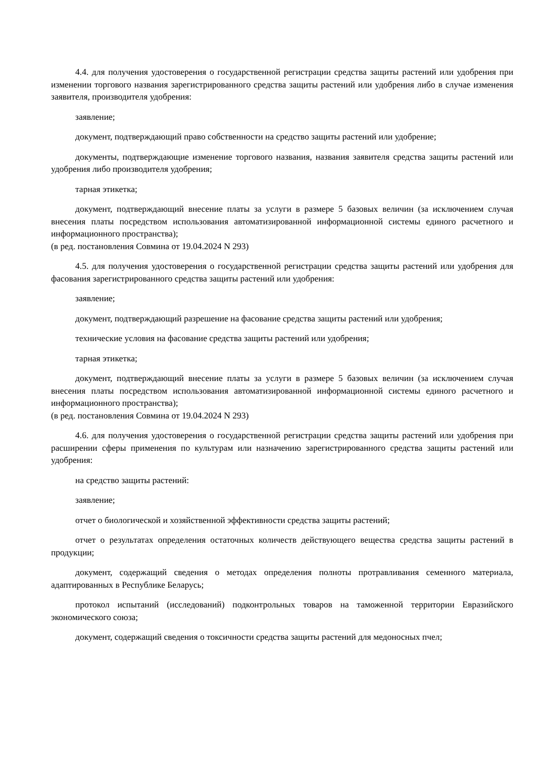4.4. для получения удостоверения о государственной регистрации средства защиты растений или удобрения при изменении торгового названия зарегистрированного средства защиты растений или удобрения либо в случае изменения заявителя, производителя удобрения:
заявление;
документ, подтверждающий право собственности на средство защиты растений или удобрение;
документы, подтверждающие изменение торгового названия, названия заявителя средства защиты растений или удобрения либо производителя удобрения;
тарная этикетка;
документ, подтверждающий внесение платы за услуги в размере 5 базовых величин (за исключением случая внесения платы посредством использования автоматизированной информационной системы единого расчетного и информационного пространства);
(в ред. постановления Совмина от 19.04.2024 N 293)
4.5. для получения удостоверения о государственной регистрации средства защиты растений или удобрения для фасования зарегистрированного средства защиты растений или удобрения:
заявление;
документ, подтверждающий разрешение на фасование средства защиты растений или удобрения;
технические условия на фасование средства защиты растений или удобрения;
тарная этикетка;
документ, подтверждающий внесение платы за услуги в размере 5 базовых величин (за исключением случая внесения платы посредством использования автоматизированной информационной системы единого расчетного и информационного пространства);
(в ред. постановления Совмина от 19.04.2024 N 293)
4.6. для получения удостоверения о государственной регистрации средства защиты растений или удобрения при расширении сферы применения по культурам или назначению зарегистрированного средства защиты растений или удобрения:
на средство защиты растений:
заявление;
отчет о биологической и хозяйственной эффективности средства защиты растений;
отчет о результатах определения остаточных количеств действующего вещества средства защиты растений в продукции;
документ, содержащий сведения о методах определения полноты протравливания семенного материала, адаптированных в Республике Беларусь;
протокол испытаний (исследований) подконтрольных товаров на таможенной территории Евразийского экономического союза;
документ, содержащий сведения о токсичности средства защиты растений для медоносных пчел;